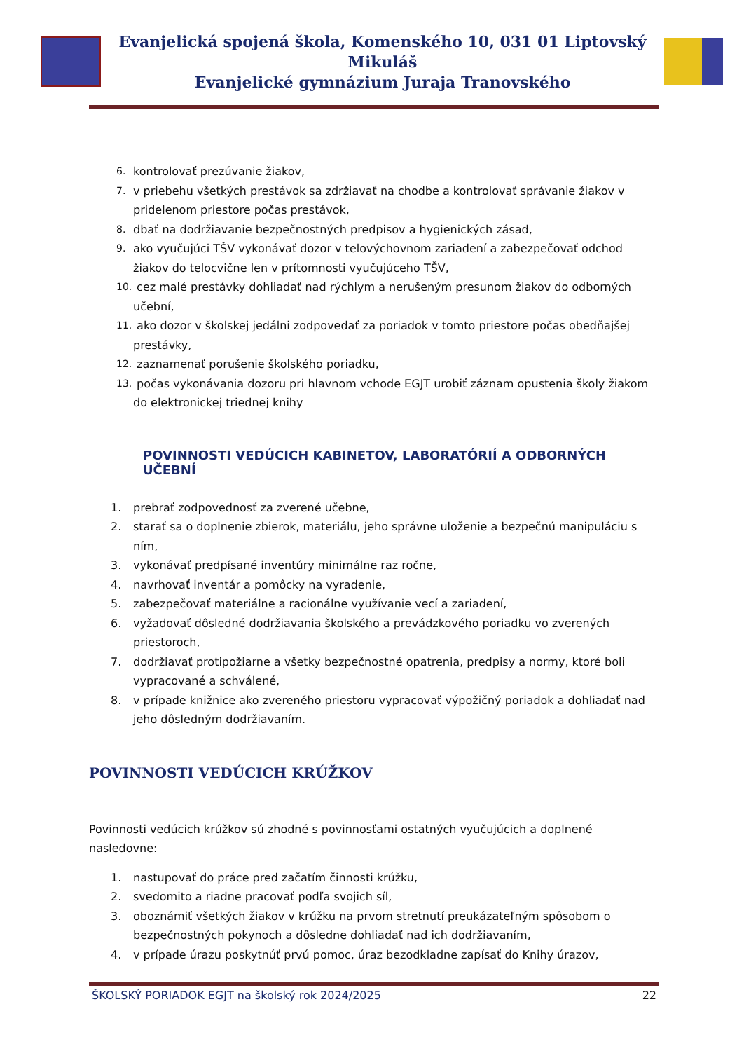Evanjelická spojená škola, Komenského 10, 031 01 Liptovský Mikuláš
Evanjelické gymnázium Juraja Tranovského
6. kontrolovať prezúvanie žiakov,
7. v priebehu všetkých prestávok sa zdržiavať na chodbe a kontrolovať správanie žiakov v pridelenom priestore počas prestávok,
8. dbať na dodržiavanie bezpečnostných predpisov a hygienických zásad,
9. ako vyučujúci TŠV vykonávať dozor v telovýchovnom zariadení a zabezpečovať odchod žiakov do telocvične len v prítomnosti vyučujúceho TŠV,
10. cez malé prestávky dohliadať nad rýchlym a nerušeným presunom žiakov do odborných učební,
11. ako dozor v školskej jedálni zodpovedať za poriadok v tomto priestore počas obedňajšej prestávky,
12. zaznamenať porušenie školského poriadku,
13. počas vykonávania dozoru pri hlavnom vchode EGJT urobiť záznam opustenia školy žiakom do elektronickej triednej knihy
POVINNOSTI VEDÚCICH KABINETOV, LABORATÓRIÍ A ODBORNÝCH UČEBNÍ
1. prebrať zodpovednosť za zverené učebne,
2. starať sa o doplnenie zbierok, materiálu, jeho správne uloženie a bezpečnú manipuláciu s ním,
3. vykonávať predpísané inventúry minimálne raz ročne,
4. navrhovať inventár a pomôcky na vyradenie,
5. zabezpečovať materiálne a racionálne využívanie vecí a zariadení,
6. vyžadovať dôsledné dodržiavania školského a prevádzkového poriadku vo zverených priestoroch,
7. dodržiavať protipožiarne a všetky bezpečnostné opatrenia, predpisy a normy, ktoré boli vypracované a schválené,
8. v prípade knižnice ako zvereného priestoru vypracovať výpožičný poriadok a dohliadať nad jeho dôsledným dodržiavaním.
POVINNOSTI VEDÚCICH KRÚŽKOV
Povinnosti vedúcich krúžkov sú zhodné s povinnosťami ostatných vyučujúcich a doplnené nasledovne:
1. nastupovať do práce pred začatím činnosti krúžku,
2. svedomito a riadne pracovať podľa svojich síl,
3. oboznámiť všetkých žiakov v krúžku na prvom stretnutí preukázateľným spôsobom o bezpečnostných pokynoch a dôsledne dohliadať nad ich dodržiavaním,
4. v prípade úrazu poskytnúť prvú pomoc, úraz bezodkladne zapísať do Knihy úrazov,
ŠKOLSKÝ PORIADOK EGJT na školský rok 2024/2025 22